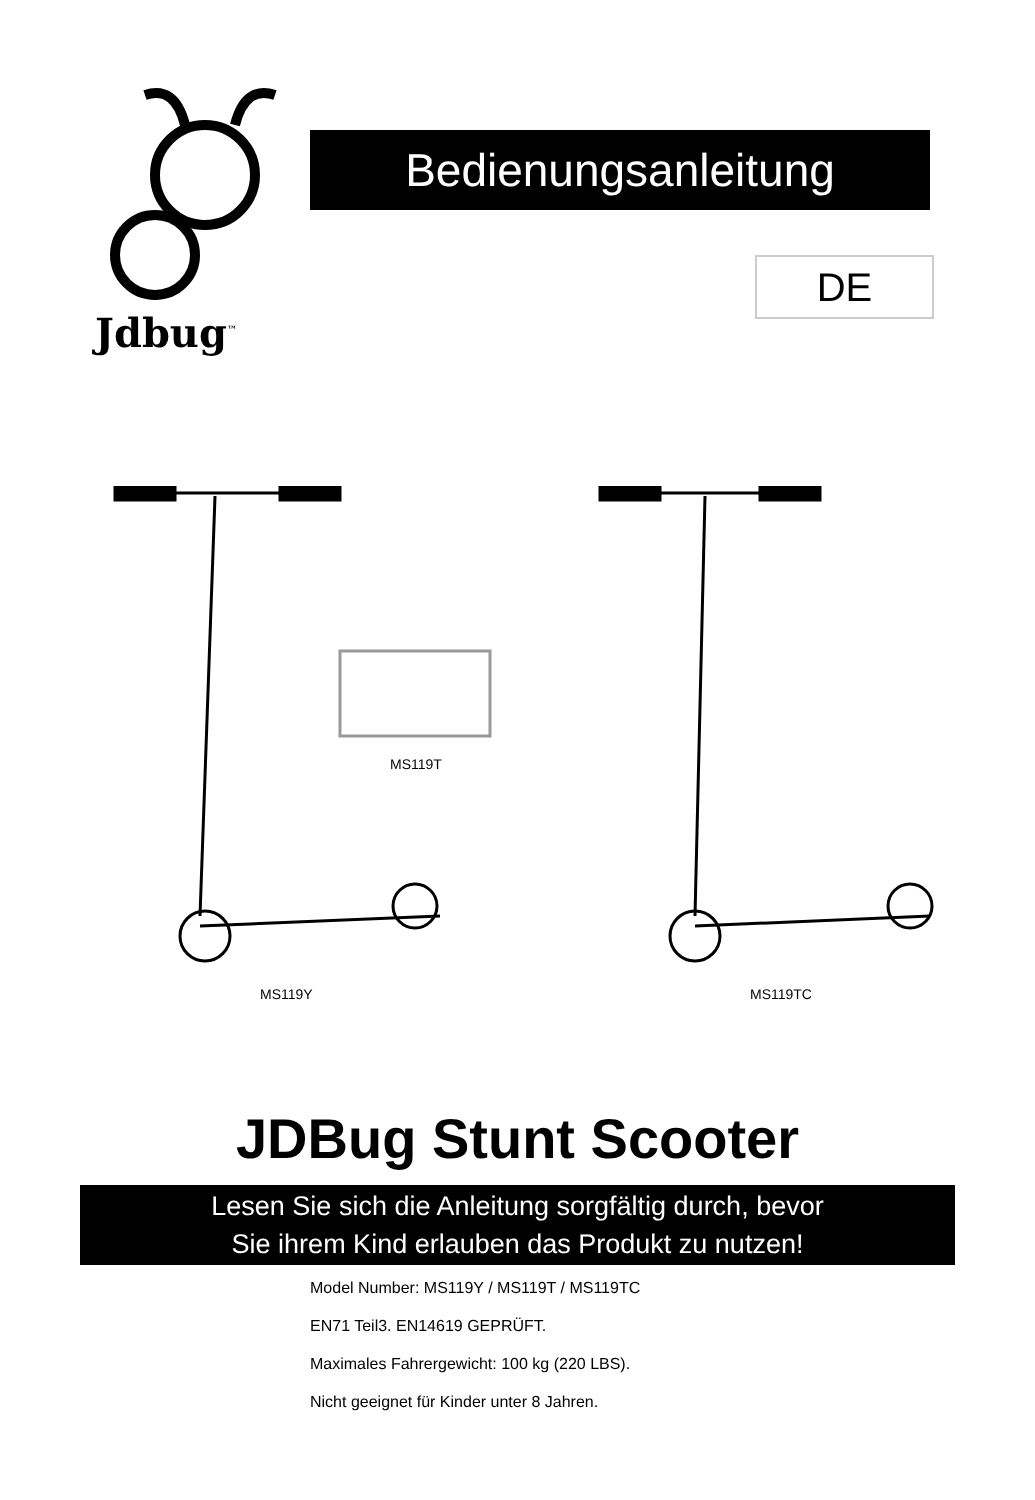Jdbug<sup>™</sup>
Bedienungsanleitung
DE
MS119T
MS119Y MS119TC
JDBug Stunt Scooter
Lesen Sie sich die Anleitung sorgfältig durch, bevor
Sie ihrem Kind erlauben das Produkt zu nutzen!
Model Number: MS119Y / MS119T / MS119TC
EN71 Teil3. EN14619 GEPRÜFT.
Maximales Fahrergewicht: 100 kg (220 LBS).
Nicht geeignet für Kinder unter 8 Jahren.